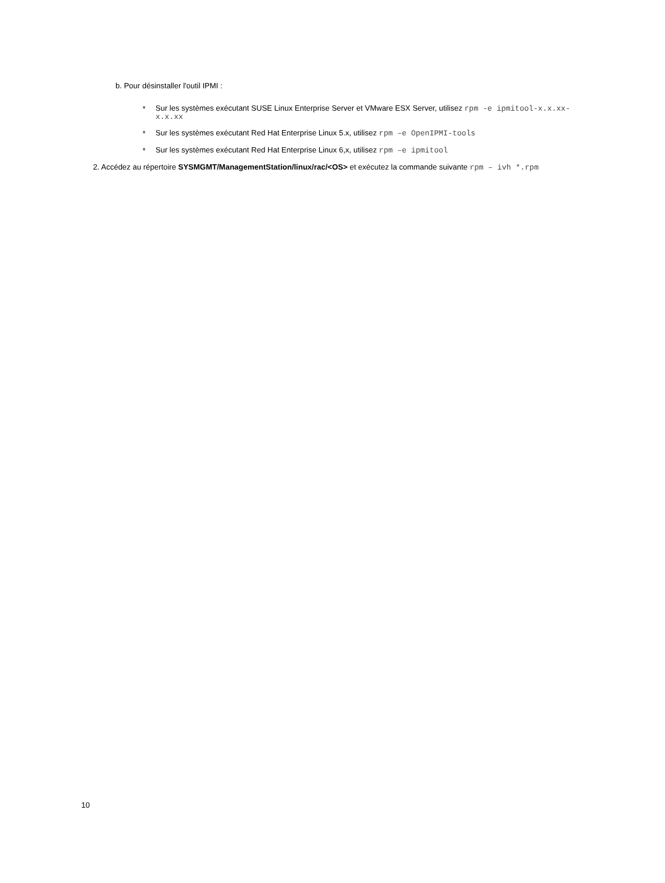b. Pour désinstaller l'outil IPMI :
*
Sur les systèmes exécutant SUSE Linux Enterprise Server et VMware ESX Server, utilisez rpm -e ipmitool-x.x.xx-x.x.xx
*
Sur les systèmes exécutant Red Hat Enterprise Linux 5.x, utilisez rpm –e OpenIPMI-tools
*
Sur les systèmes exécutant Red Hat Enterprise Linux 6,x, utilisez rpm –e ipmitool
2. Accédez au répertoire SYSMGMT/ManagementStation/linux/rac/<OS> et exécutez la commande suivante rpm – ivh *.rpm
10